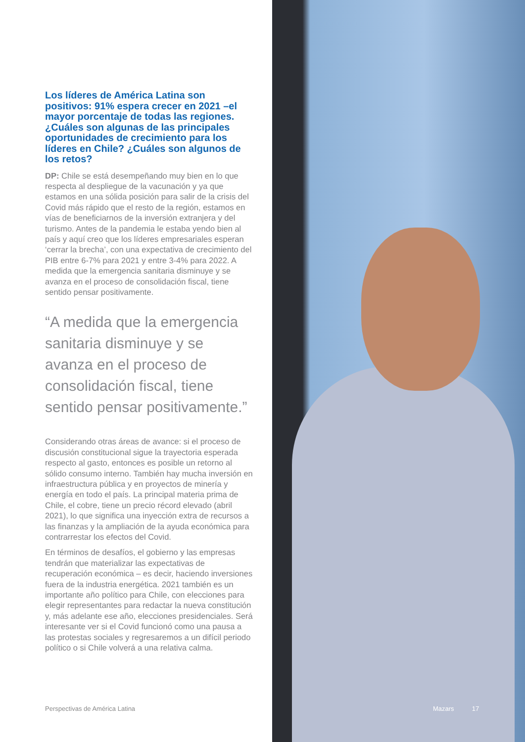Los líderes de América Latina son positivos: 91% espera crecer en 2021 –el mayor porcentaje de todas las regiones. ¿Cuáles son algunas de las principales oportunidades de crecimiento para los líderes en Chile? ¿Cuáles son algunos de los retos?
DP: Chile se está desempeñando muy bien en lo que respecta al despliegue de la vacunación y ya que estamos en una sólida posición para salir de la crisis del Covid más rápido que el resto de la región, estamos en vías de beneficiarnos de la inversión extranjera y del turismo. Antes de la pandemia le estaba yendo bien al país y aquí creo que los líderes empresariales esperan ‘cerrar la brecha’, con una expectativa de crecimiento del PIB entre 6-7% para 2021 y entre 3-4% para 2022. A medida que la emergencia sanitaria disminuye y se avanza en el proceso de consolidación fiscal, tiene sentido pensar positivamente.
“A medida que la emergencia sanitaria disminuye y se avanza en el proceso de consolidación fiscal, tiene sentido pensar positivamente.”
Considerando otras áreas de avance: si el proceso de discusión constitucional sigue la trayectoria esperada respecto al gasto, entonces es posible un retorno al sólido consumo interno. También hay mucha inversión en infraestructura pública y en proyectos de minería y energía en todo el país. La principal materia prima de Chile, el cobre, tiene un precio récord elevado (abril 2021), lo que significa una inyección extra de recursos a las finanzas y la ampliación de la ayuda económica para contrarrestar los efectos del Covid.
En términos de desafíos, el gobierno y las empresas tendrán que materializar las expectativas de recuperación económica – es decir, haciendo inversiones fuera de la industria energética. 2021 también es un importante año político para Chile, con elecciones para elegir representantes para redactar la nueva constitución y, más adelante ese año, elecciones presidenciales. Será interesante ver si el Covid funcionó como una pausa a las protestas sociales y regresaremos a un difícil periodo político o si Chile volverá a una relativa calma.
Perspectivas de América Latina
Mazars 17